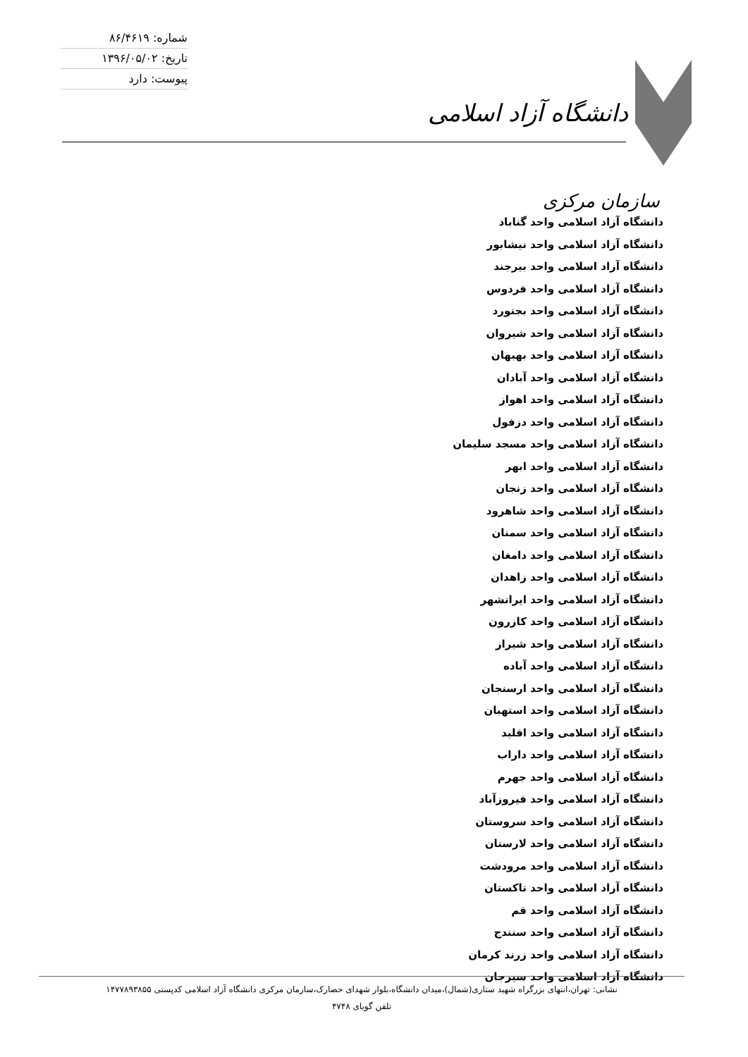دانشگاه آزاد اسلامی
شماره: ۸۶/۴۶۱۹
تاریخ: ۱۳۹۶/۰۵/۰۲
پیوست: دارد
سازمان مرکزی
دانشگاه آزاد اسلامی واحد گناباد
دانشگاه آزاد اسلامی واحد نیشابور
دانشگاه آزاد اسلامی واحد بیرجند
دانشگاه آزاد اسلامی واحد فردوس
دانشگاه آزاد اسلامی واحد بجنورد
دانشگاه آزاد اسلامی واحد شیروان
دانشگاه آزاد اسلامی واحد بهبهان
دانشگاه آزاد اسلامی واحد آبادان
دانشگاه آزاد اسلامی واحد اهواز
دانشگاه آزاد اسلامی واحد دزفول
دانشگاه آزاد اسلامی واحد مسجد سلیمان
دانشگاه آزاد اسلامی واحد ابهر
دانشگاه آزاد اسلامی واحد زنجان
دانشگاه آزاد اسلامی واحد شاهرود
دانشگاه آزاد اسلامی واحد سمنان
دانشگاه آزاد اسلامی واحد دامغان
دانشگاه آزاد اسلامی واحد زاهدان
دانشگاه آزاد اسلامی واحد ایرانشهر
دانشگاه آزاد اسلامی واحد کازرون
دانشگاه آزاد اسلامی واحد شیراز
دانشگاه آزاد اسلامی واحد آباده
دانشگاه آزاد اسلامی واحد ارسنجان
دانشگاه آزاد اسلامی واحد استهبان
دانشگاه آزاد اسلامی واحد اقلید
دانشگاه آزاد اسلامی واحد داراب
دانشگاه آزاد اسلامی واحد جهرم
دانشگاه آزاد اسلامی واحد فیروزآباد
دانشگاه آزاد اسلامی واحد سروستان
دانشگاه آزاد اسلامی واحد لارستان
دانشگاه آزاد اسلامی واحد مرودشت
دانشگاه آزاد اسلامی واحد تاکستان
دانشگاه آزاد اسلامی واحد قم
دانشگاه آزاد اسلامی واحد سنندج
دانشگاه آزاد اسلامی واحد زرند کرمان
دانشگاه آزاد اسلامی واحد سیرجان
نشانی: تهران،انتهای بزرگراه شهید ستاری(شمال)،میدان دانشگاه،بلوار شهدای حصارک،سازمان مرکزی دانشگاه آزاد اسلامی کدپستی ۱۴۷۷۸۹۳۸۵۵
تلفن گویای ۴۷۴۸